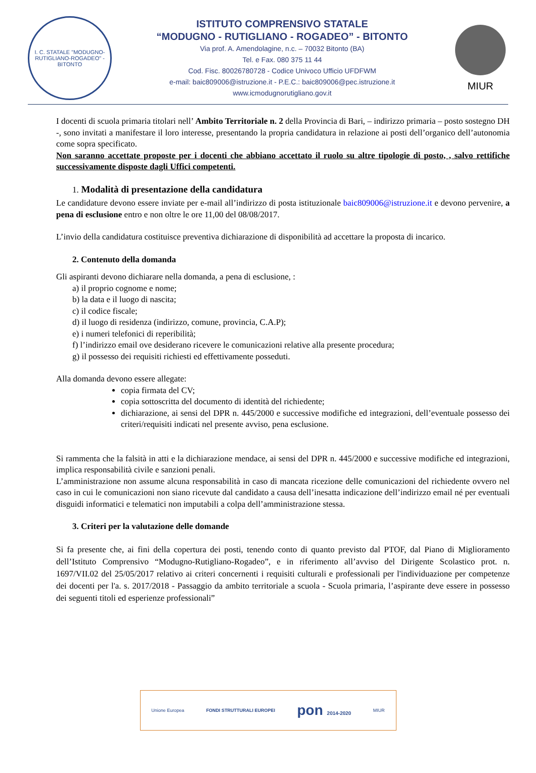I. C. STATALE "MODUGNO-RUTIGLIANO-ROGADEO" - BITONTO
ISTITUTO COMPRENSIVO STATALE
“MODUGNO - RUTIGLIANO - ROGADEO” - BITONTO
Via prof. A. Amendolagine, n.c. – 70032 Bitonto (BA)
Tel. e Fax. 080 375 11 44
Cod. Fisc. 80026780728 - Codice Univoco Ufficio UFDFWM
e-mail: baic809006@istruzione.it - P.E.C.: baic809006@pec.istruzione.it
www.icmodugnorutigliano.gov.it
MIUR
I docenti di scuola primaria titolari nell’ Ambito Territoriale n. 2 della Provincia di Bari, – indirizzo primaria – posto sostegno DH -, sono invitati a manifestare il loro interesse, presentando la propria candidatura in relazione ai posti dell’organico dell’autonomia come sopra specificato.
Non saranno accettate proposte per i docenti che abbiano accettato il ruolo su altre tipologie di posto, , salvo rettifiche successivamente disposte dagli Uffici competenti.
1. Modalità di presentazione della candidatura
Le candidature devono essere inviate per e-mail all’indirizzo di posta istituzionale baic809006@istruzione.it e devono pervenire, a pena di esclusione entro e non oltre le ore 11,00 del 08/08/2017.
L’invio della candidatura costituisce preventiva dichiarazione di disponibilità ad accettare la proposta di incarico.
2. Contenuto della domanda
Gli aspiranti devono dichiarare nella domanda, a pena di esclusione, :
a) il proprio cognome e nome;
b) la data e il luogo di nascita;
c) il codice fiscale;
d) il luogo di residenza (indirizzo, comune, provincia, C.A.P);
e) i numeri telefonici di reperibilità;
f) l’indirizzo email ove desiderano ricevere le comunicazioni relative alla presente procedura;
g) il possesso dei requisiti richiesti ed effettivamente posseduti.
Alla domanda devono essere allegate:
copia firmata del CV;
copia sottoscritta del documento di identità del richiedente;
dichiarazione, ai sensi del DPR n. 445/2000 e successive modifiche ed integrazioni, dell’eventuale possesso dei criteri/requisiti indicati nel presente avviso, pena esclusione.
Si rammenta che la falsità in atti e la dichiarazione mendace, ai sensi del DPR n. 445/2000 e successive modifiche ed integrazioni, implica responsabilità civile e sanzioni penali.
L’amministrazione non assume alcuna responsabilità in caso di mancata ricezione delle comunicazioni del richiedente ovvero nel caso in cui le comunicazioni non siano ricevute dal candidato a causa dell’inesatta indicazione dell’indirizzo email né per eventuali disguidi informatici e telematici non imputabili a colpa dell’amministrazione stessa.
3. Criteri per la valutazione delle domande
Si fa presente che, ai fini della copertura dei posti, tenendo conto di quanto previsto dal PTOF, dal Piano di Miglioramento dell’Istituto Comprensivo “Modugno-Rutigliano-Rogadeo”, e in riferimento all’avviso del Dirigente Scolastico prot. n. 1697/VII.02 del 25/05/2017 relativo ai criteri concernenti i requisiti culturali e professionali per l'individuazione per competenze dei docenti per l'a. s. 2017/2018 - Passaggio da ambito territoriale a scuola - Scuola primaria, l’aspirante deve essere in possesso dei seguenti titoli ed esperienze professionali”
Unione Europea FONDI STRUTTURALI EUROPEI pon 2014-2020 MIUR